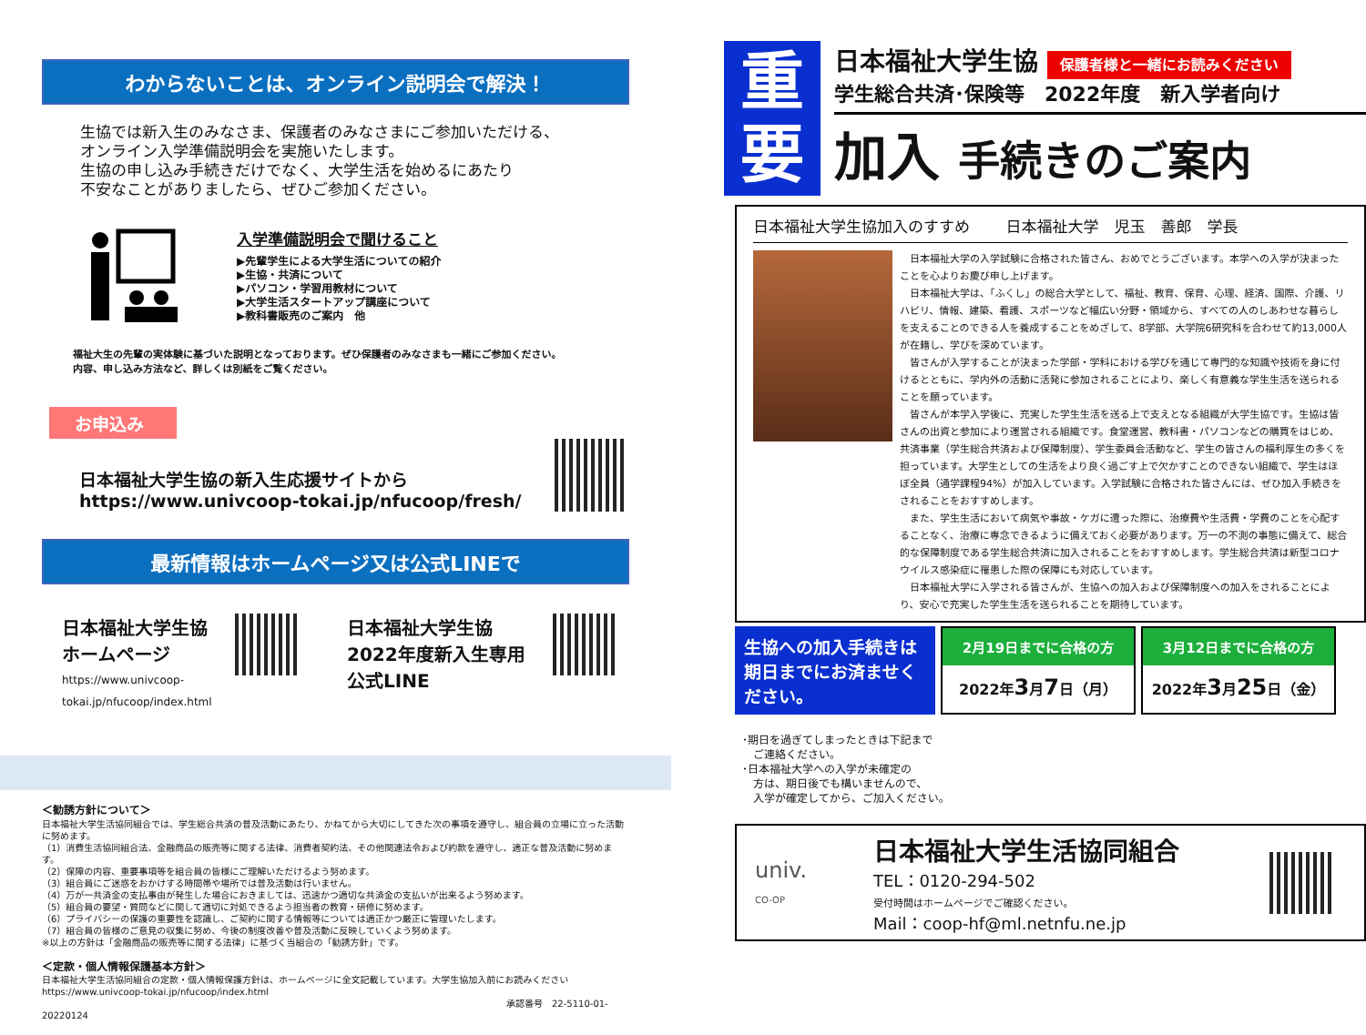わからないことは、オンライン説明会で解決！
生協では新入生のみなさま、保護者のみなさまにご参加いただける、
オンライン入学準備説明会を実施いたします。
生協の申し込み手続きだけでなく、大学生活を始めるにあたり
不安なことがありましたら、ぜひご参加ください。
入学準備説明会で聞けること
▶先輩学生による大学生活についての紹介
▶生協・共済について
▶パソコン・学習用教材について
▶大学生活スタートアップ講座について
▶教科書販売のご案内　他
福祉大生の先輩の実体験に基づいた説明となっております。ぜひ保護者のみなさまも一緒にご参加ください。
内容、申し込み方法など、詳しくは別紙をご覧ください。
お申込み
日本福祉大学生協の新入生応援サイトから
https://www.univcoop-tokai.jp/nfucoop/fresh/
最新情報はホームページ又は公式LINEで
日本福祉大学生協
ホームページ
https://www.univcoop-tokai.jp/nfucoop/index.html
日本福祉大学生協
2022年度新入生専用
公式LINE
＜勧誘方針について＞
日本福祉大学生活協同組合では、学生総合共済の普及活動にあたり、かねてから大切にしてきた次の事項を遵守し、組合員の立場に立った活動に努めます。
（1）消費生活協同組合法、金融商品の販売等に関する法律、消費者契約法、その他関連法令および約款を遵守し、適正な普及活動に努めます。
（2）保障の内容、重要事項等を組合員の皆様にご理解いただけるよう努めます。
（3）組合員にご迷惑をおかけする時間帯や場所では普及活動は行いません。
（4）万が一共済金の支払事由が発生した場合におきましては、迅速かつ適切な共済金の支払いが出来るよう努めます。
（5）組合員の要望・質問などに関して適切に対処できるよう担当者の教育・研修に努めます。
（6）プライバシーの保護の重要性を認識し、ご契約に関する情報等については適正かつ厳正に管理いたします。
（7）組合員の皆様のご意見の収集に努め、今後の制度改善や普及活動に反映していくよう努めます。
※以上の方針は「金融商品の販売等に関する法律」に基づく当組合の「勧誘方針」です。
＜定款・個人情報保護基本方針＞
日本福祉大学生活協同組合の定款・個人情報保護方針は、ホームページに全文記載しています。大学生協加入前にお読みください
https://www.univcoop-tokai.jp/nfucoop/index.html
承認番号　22-5110-01-20220124
重
要
日本福祉大学生協 保護者様と一緒にお読みください
学生総合共済･保険等　2022年度　新入学者向け
加入 手続きのご案内
日本福祉大学生協加入のすすめ　　 日本福祉大学　児玉　善郎　学長
　日本福祉大学の入学試験に合格された皆さん、おめでとうございます。本学への入学が決まったことを心よりお慶び申し上げます。
　日本福祉大学は、「ふくし」の総合大学として、福祉、教育、保育、心理、経済、国際、介護、リハビリ、情報、建築、看護、スポーツなど幅広い分野・領域から、すべての人のしあわせな暮らしを支えることのできる人を養成することをめざして、8学部、大学院6研究科を合わせて約13,000人が在籍し、学びを深めています。
　皆さんが入学することが決まった学部・学科における学びを通じて専門的な知識や技術を身に付けるとともに、学内外の活動に活発に参加されることにより、楽しく有意義な学生生活を送られることを願っています。
　皆さんが本学入学後に、充実した学生生活を送る上で支えとなる組織が大学生協です。生協は皆さんの出資と参加により運営される組織です。食堂運営、教科書・パソコンなどの購買をはじめ、共済事業（学生総合共済および保障制度）、学生委員会活動など、学生の皆さんの福利厚生の多くを担っています。大学生としての生活をより良く過ごす上で欠かすことのできない組織で、学生はほぼ全員（通学課程94%）が加入しています。入学試験に合格された皆さんには、ぜひ加入手続きをされることをおすすめします。
　また、学生生活において病気や事故・ケガに遭った際に、治療費や生活費・学費のことを心配することなく、治療に専念できるように備えておく必要があります。万一の不測の事態に備えて、総合的な保障制度である学生総合共済に加入されることをおすすめします。学生総合共済は新型コロナウイルス感染症に罹患した際の保障にも対応しています。
　日本福祉大学に入学される皆さんが、生協への加入および保障制度への加入をされることにより、安心で充実した学生生活を送られることを期待しています。
生協への加入手続きは期日までにお済ませください。
2月19日までに合格の方
2022年3月7日（月）
3月12日までに合格の方
2022年3月25日（金）
･期日を過ぎてしまったときは下記まで
　ご連絡ください。
･日本福祉大学への入学が未確定の
　方は、期日後でも構いませんので、
　入学が確定してから、ご加入ください。
univ.
CO-OP
日本福祉大学生活協同組合
TEL：0120-294-502
受付時間はホームページでご確認ください。
Mail：coop-hf@ml.netnfu.ne.jp